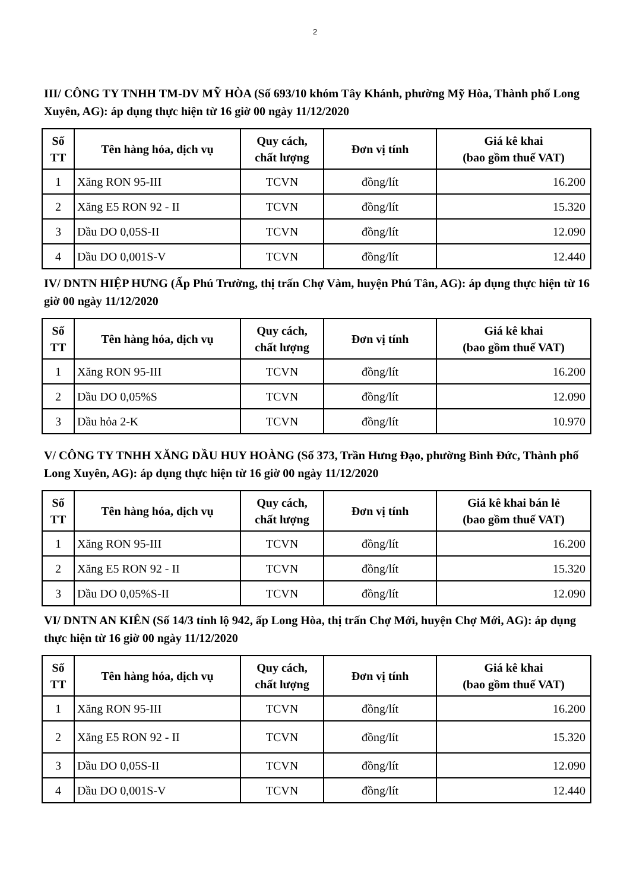2
III/ CÔNG TY TNHH TM-DV MỸ HÒA (Số 693/10 khóm Tây Khánh, phường Mỹ Hòa, Thành phố Long Xuyên, AG): áp dụng thực hiện từ 16 giờ 00 ngày 11/12/2020
| Số TT | Tên hàng hóa, dịch vụ | Quy cách, chất lượng | Đơn vị tính | Giá kê khai (bao gồm thuế VAT) |
| --- | --- | --- | --- | --- |
| 1 | Xăng RON 95-III | TCVN | đồng/lít | 16.200 |
| 2 | Xăng E5 RON 92 - II | TCVN | đồng/lít | 15.320 |
| 3 | Dầu DO 0,05S-II | TCVN | đồng/lít | 12.090 |
| 4 | Dầu DO 0,001S-V | TCVN | đồng/lít | 12.440 |
IV/ DNTN HIỆP HƯNG (Ấp Phú Trường, thị trấn Chợ Vàm, huyện Phú Tân, AG): áp dụng thực hiện từ 16 giờ 00 ngày 11/12/2020
| Số TT | Tên hàng hóa, dịch vụ | Quy cách, chất lượng | Đơn vị tính | Giá kê khai (bao gồm thuế VAT) |
| --- | --- | --- | --- | --- |
| 1 | Xăng RON 95-III | TCVN | đồng/lít | 16.200 |
| 2 | Dầu DO 0,05%S | TCVN | đồng/lít | 12.090 |
| 3 | Dầu hỏa 2-K | TCVN | đồng/lít | 10.970 |
V/ CÔNG TY TNHH XĂNG DẦU HUY HOÀNG (Số 373, Trần Hưng Đạo, phường Bình Đức, Thành phố Long Xuyên, AG): áp dụng thực hiện từ 16 giờ 00 ngày 11/12/2020
| Số TT | Tên hàng hóa, dịch vụ | Quy cách, chất lượng | Đơn vị tính | Giá kê khai bán lẻ (bao gồm thuế VAT) |
| --- | --- | --- | --- | --- |
| 1 | Xăng RON 95-III | TCVN | đồng/lít | 16.200 |
| 2 | Xăng E5 RON 92 - II | TCVN | đồng/lít | 15.320 |
| 3 | Dầu DO 0,05%S-II | TCVN | đồng/lít | 12.090 |
VI/ DNTN AN KIÊN (Số 14/3 tỉnh lộ 942, ấp Long Hòa, thị trấn Chợ Mới, huyện Chợ Mới, AG): áp dụng thực hiện từ 16 giờ 00 ngày 11/12/2020
| Số TT | Tên hàng hóa, dịch vụ | Quy cách, chất lượng | Đơn vị tính | Giá kê khai (bao gồm thuế VAT) |
| --- | --- | --- | --- | --- |
| 1 | Xăng RON 95-III | TCVN | đồng/lít | 16.200 |
| 2 | Xăng E5 RON 92 - II | TCVN | đồng/lít | 15.320 |
| 3 | Dầu DO 0,05S-II | TCVN | đồng/lít | 12.090 |
| 4 | Dầu DO 0,001S-V | TCVN | đồng/lít | 12.440 |